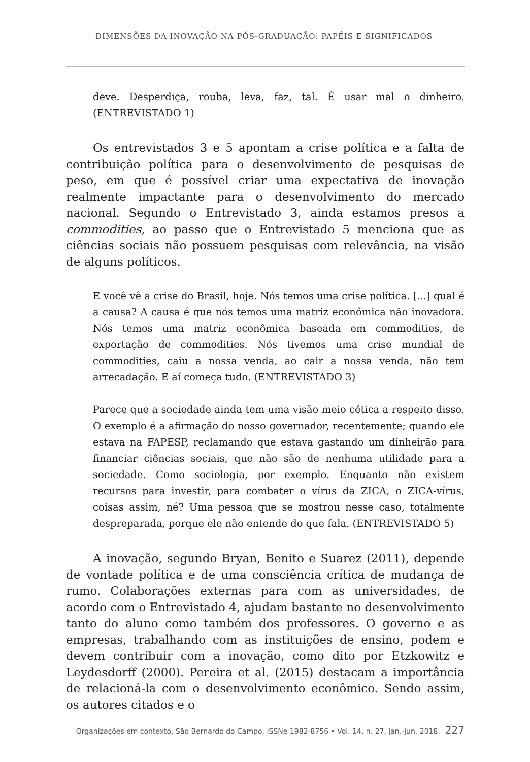DIMENSÕES DA INOVAÇÃO NA PÓS-GRADUAÇÃO: PAPÉIS E SIGNIFICADOS
deve. Desperdiça, rouba, leva, faz, tal. É usar mal o dinheiro. (ENTREVISTADO 1)
Os entrevistados 3 e 5 apontam a crise política e a falta de contribuição política para o desenvolvimento de pesquisas de peso, em que é possível criar uma expectativa de inovação realmente impactante para o desenvolvimento do mercado nacional. Segundo o Entrevistado 3, ainda estamos presos a commodities, ao passo que o Entrevistado 5 menciona que as ciências sociais não possuem pesquisas com relevância, na visão de alguns políticos.
E você vê a crise do Brasil, hoje. Nós temos uma crise política. [...] qual é a causa? A causa é que nós temos uma matriz econômica não inovadora. Nós temos uma matriz econômica baseada em commodities, de exportação de commodities. Nós tivemos uma crise mundial de commodities, caiu a nossa venda, ao cair a nossa venda, não tem arrecadação. E aí começa tudo. (ENTREVISTADO 3)
Parece que a sociedade ainda tem uma visão meio cética a respeito disso. O exemplo é a afirmação do nosso governador, recentemente; quando ele estava na FAPESP, reclamando que estava gastando um dinheirão para financiar ciências sociais, que não são de nenhuma utilidade para a sociedade. Como sociologia, por exemplo. Enquanto não existem recursos para investir, para combater o vírus da ZICA, o ZICA-vírus, coisas assim, né? Uma pessoa que se mostrou nesse caso, totalmente despreparada, porque ele não entende do que fala. (ENTREVISTADO 5)
A inovação, segundo Bryan, Benito e Suarez (2011), depende de vontade política e de uma consciência crítica de mudança de rumo. Colaborações externas para com as universidades, de acordo com o Entrevistado 4, ajudam bastante no desenvolvimento tanto do aluno como também dos professores. O governo e as empresas, trabalhando com as instituições de ensino, podem e devem contribuir com a inovação, como dito por Etzkowitz e Leydesdorff (2000). Pereira et al. (2015) destacam a importância de relacioná-la com o desenvolvimento econômico. Sendo assim, os autores citados e o
Organizações em contexto, São Bernardo do Campo, ISSNe 1982-8756 • Vol. 14, n. 27, jan.-jun. 2018 227